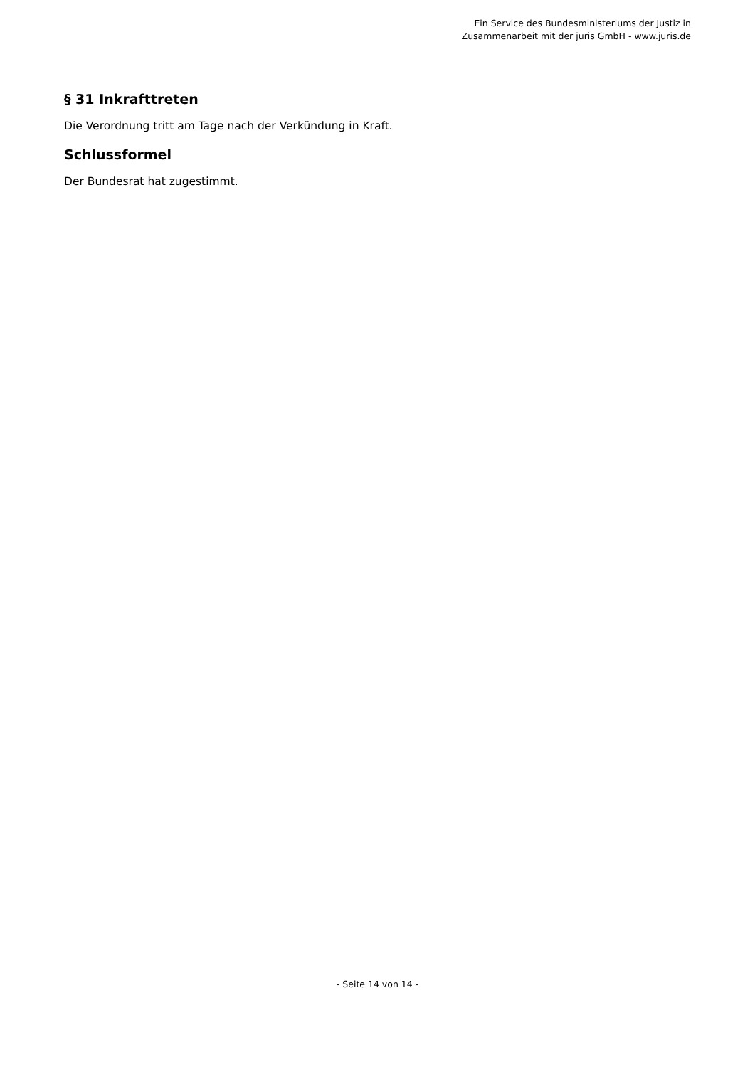Ein Service des Bundesministeriums der Justiz in
Zusammenarbeit mit der juris GmbH - www.juris.de
§ 31 Inkrafttreten
Die Verordnung tritt am Tage nach der Verkündung in Kraft.
Schlussformel
Der Bundesrat hat zugestimmt.
- Seite 14 von 14 -